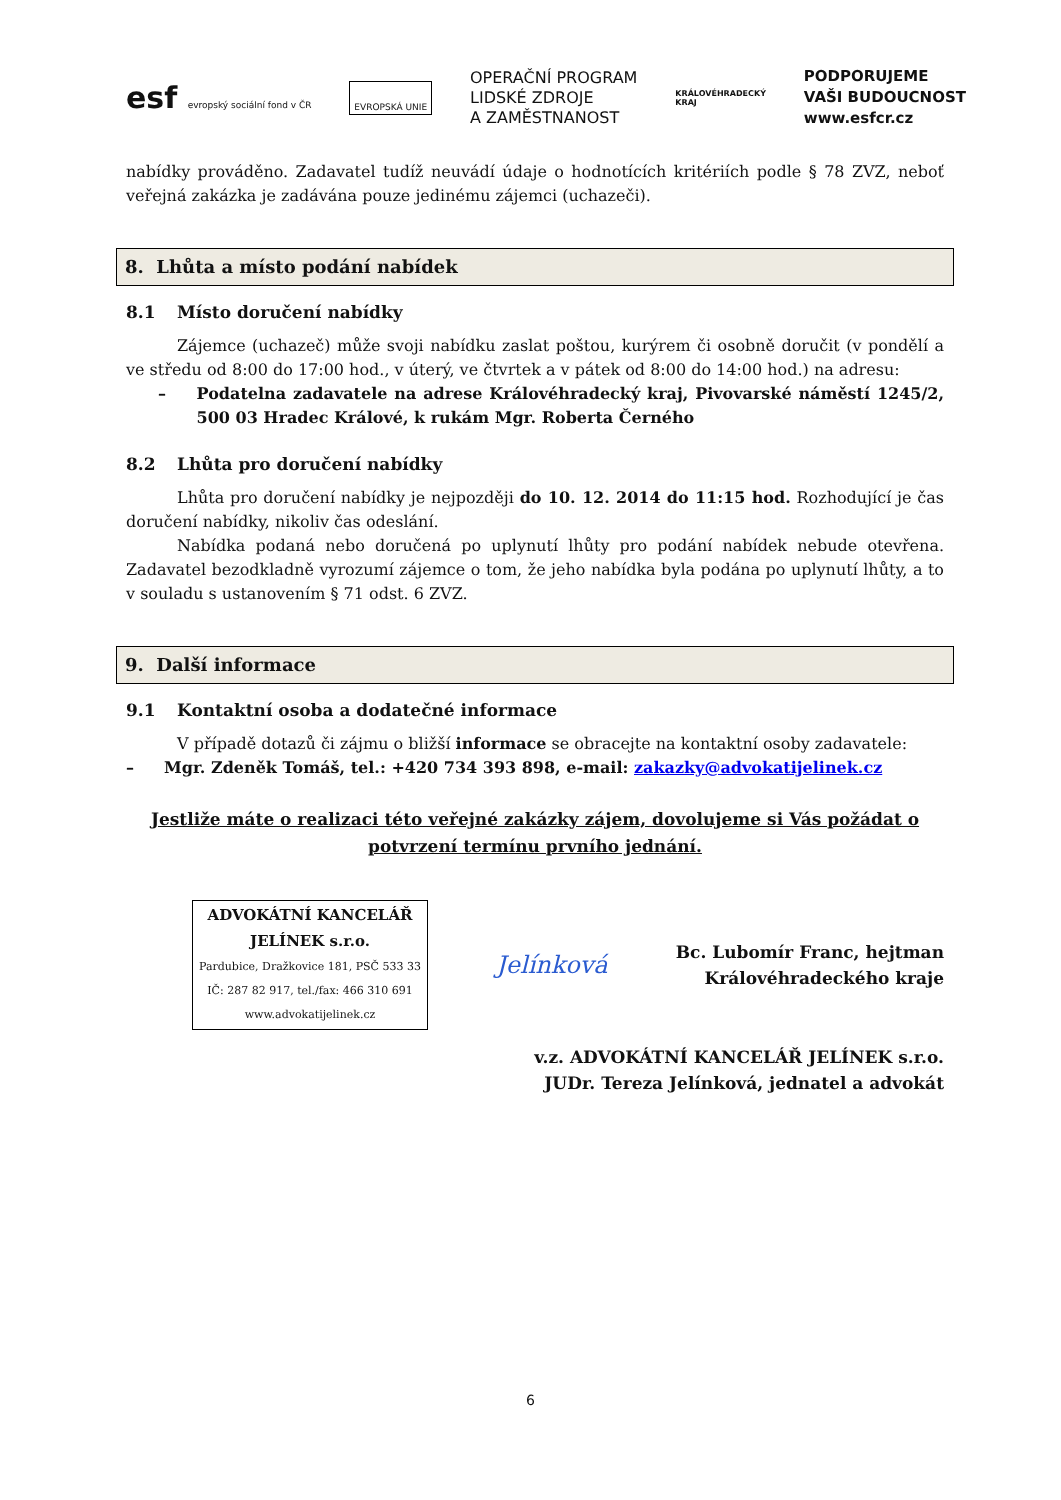esf evropský sociální fond v ČR
EVROPSKÁ UNIE
OPERAČNÍ PROGRAM
LIDSKÉ ZDROJE
A ZAMĚSTNANOST
KRÁLOVÉHRADECKÝ
KRAJ
PODPORUJEME
VAŠI BUDOUCNOST
www.esfcr.cz
nabídky prováděno. Zadavatel tudíž neuvádí údaje o hodnotících kritériích podle § 78 ZVZ, neboť veřejná zakázka je zadávána pouze jedinému zájemci (uchazeči).
8. Lhůta a místo podání nabídek
8.1 Místo doručení nabídky
Zájemce (uchazeč) může svoji nabídku zaslat poštou, kurýrem či osobně doručit (v pondělí a ve středu od 8:00 do 17:00 hod., v úterý, ve čtvrtek a v pátek od 8:00 do 14:00 hod.) na adresu:
– Podatelna zadavatele na adrese Královéhradecký kraj, Pivovarské náměstí 1245/2, 500 03 Hradec Králové, k rukám Mgr. Roberta Černého
8.2 Lhůta pro doručení nabídky
Lhůta pro doručení nabídky je nejpozději do 10. 12. 2014 do 11:15 hod. Rozhodující je čas doručení nabídky, nikoliv čas odeslání.
Nabídka podaná nebo doručená po uplynutí lhůty pro podání nabídek nebude otevřena. Zadavatel bezodkladně vyrozumí zájemce o tom, že jeho nabídka byla podána po uplynutí lhůty, a to v souladu s ustanovením § 71 odst. 6 ZVZ.
9. Další informace
9.1 Kontaktní osoba a dodatečné informace
V případě dotazů či zájmu o bližší informace se obracejte na kontaktní osoby zadavatele:
– Mgr. Zdeněk Tomáš, tel.: +420 734 393 898, e-mail: zakazky@advokatijelinek.cz
Jestliže máte o realizaci této veřejné zakázky zájem, dovolujeme si Vás požádat o potvrzení termínu prvního jednání.
ADVOKÁTNÍ KANCELÁŘ
JELÍNEK s.r.o.
Pardubice, Dražkovice 181, PSČ 533 33
IČ: 287 82 917, tel./fax: 466 310 691
www.advokatijelinek.cz
Jelínková
Bc. Lubomír Franc, hejtman
Královéhradeckého kraje
v.z. ADVOKÁTNÍ KANCELÁŘ JELÍNEK s.r.o.
JUDr. Tereza Jelínková, jednatel a advokát
6